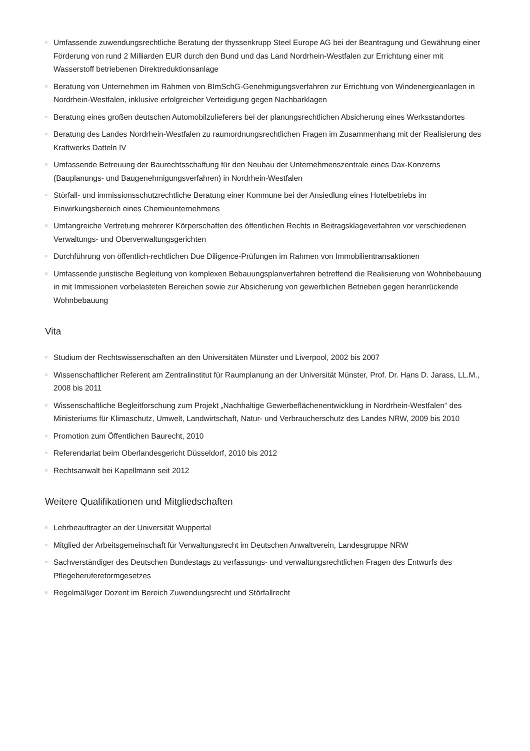Umfassende zuwendungsrechtliche Beratung der thyssenkrupp Steel Europe AG bei der Beantragung und Gewährung einer Förderung von rund 2 Milliarden EUR durch den Bund und das Land Nordrhein-Westfalen zur Errichtung einer mit Wasserstoff betriebenen Direktreduktionsanlage
Beratung von Unternehmen im Rahmen von BImSchG-Genehmigungsverfahren zur Errichtung von Windenergieanlagen in Nordrhein-Westfalen, inklusive erfolgreicher Verteidigung gegen Nachbarklagen
Beratung eines großen deutschen Automobilzulieferers bei der planungsrechtlichen Absicherung eines Werksstandortes
Beratung des Landes Nordrhein-Westfalen zu raumordnungsrechtlichen Fragen im Zusammenhang mit der Realisierung des Kraftwerks Datteln IV
Umfassende Betreuung der Baurechtsschaffung für den Neubau der Unternehmenszentrale eines Dax-Konzerns (Bauplanungs- und Baugenehmigungsverfahren) in Nordrhein-Westfalen
Störfall- und immissionsschutzrechtliche Beratung einer Kommune bei der Ansiedlung eines Hotelbetriebs im Einwirkungsbereich eines Chemieunternehmens
Umfangreiche Vertretung mehrerer Körperschaften des öffentlichen Rechts in Beitragsklageverfahren vor verschiedenen Verwaltungs- und Oberverwaltungsgerichten
Durchführung von öffentlich-rechtlichen Due Diligence-Prüfungen im Rahmen von Immobilientransaktionen
Umfassende juristische Begleitung von komplexen Bebauungsplanverfahren betreffend die Realisierung von Wohnbebauung in mit Immissionen vorbelasteten Bereichen sowie zur Absicherung von gewerblichen Betrieben gegen heranrückende Wohnbebauung
Vita
Studium der Rechtswissenschaften an den Universitäten Münster und Liverpool, 2002 bis 2007
Wissenschaftlicher Referent am Zentralinstitut für Raumplanung an der Universität Münster, Prof. Dr. Hans D. Jarass, LL.M., 2008 bis 2011
Wissenschaftliche Begleitforschung zum Projekt „Nachhaltige Gewerbeflächenentwicklung in Nordrhein-Westfalen“ des Ministeriums für Klimaschutz, Umwelt, Landwirtschaft, Natur- und Verbraucherschutz des Landes NRW, 2009 bis 2010
Promotion zum Öffentlichen Baurecht, 2010
Referendariat beim Oberlandesgericht Düsseldorf, 2010 bis 2012
Rechtsanwalt bei Kapellmann seit 2012
Weitere Qualifikationen und Mitgliedschaften
Lehrbeauftragter an der Universität Wuppertal
Mitglied der Arbeitsgemeinschaft für Verwaltungsrecht im Deutschen Anwaltverein, Landesgruppe NRW
Sachverständiger des Deutschen Bundestags zu verfassungs- und verwaltungsrechtlichen Fragen des Entwurfs des Pflegeberufereformgesetzes
Regelmäßiger Dozent im Bereich Zuwendungsrecht und Störfallrecht